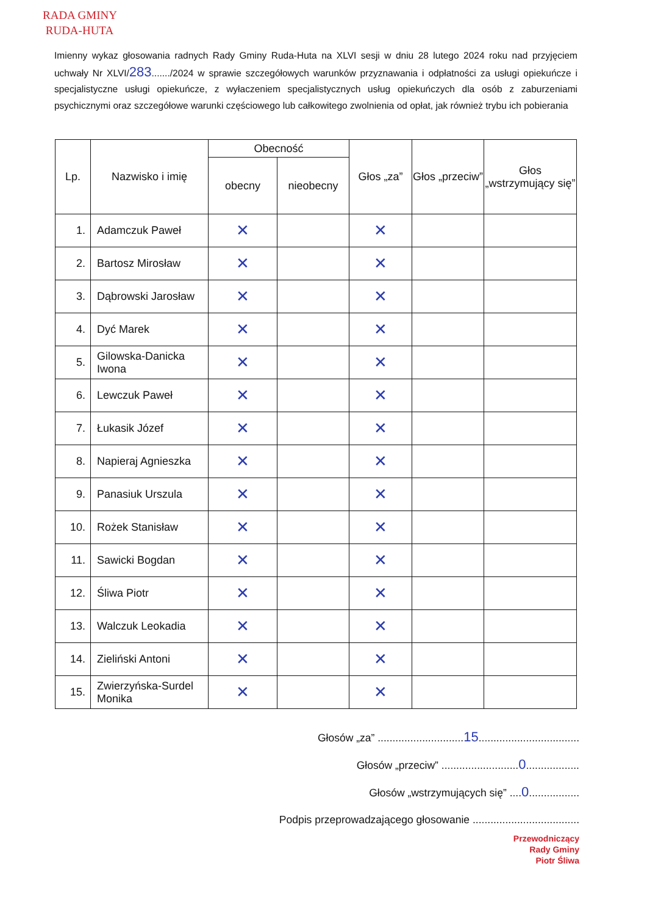RADA GMINY
RUDA-HUTA
Imienny wykaz głosowania radnych Rady Gminy Ruda-Huta na XLVI sesji w dniu 28 lutego 2024 roku nad przyjęciem uchwały Nr XLVI/283......./2024 w sprawie szczegółowych warunków przyznawania i odpłatności za usługi opiekuńcze i specjalistyczne usługi opiekuńcze, z wyłaczeniem specjalistycznych usług opiekuńczych dla osób z zaburzeniami psychicznymi oraz szczegółowe warunki częściowego lub całkowitego zwolnienia od opłat, jak również trybu ich pobierania
| Lp. | Nazwisko i imię | Obecność | | Głos „za” | Głos „przeciw” | Głos „wstrzymujący się” |
| --- | --- | --- | --- | --- | --- | --- |
| | | obecny | nieobecny | | | |
| 1. | Adamczuk Paweł | ✕ | | ✕ | | |
| 2. | Bartosz Mirosław | ✕ | | ✕ | | |
| 3. | Dąbrowski Jarosław | ✕ | | ✕ | | |
| 4. | Dyć Marek | ✕ | | ✕ | | |
| 5. | Gilowska-Danicka Iwona | ✕ | | ✕ | | |
| 6. | Lewczuk Paweł | ✕ | | ✕ | | |
| 7. | Łukasik Józef | ✕ | | ✕ | | |
| 8. | Napieraj Agnieszka | ✕ | | ✕ | | |
| 9. | Panasiuk Urszula | ✕ | | ✕ | | |
| 10. | Rożek Stanisław | ✕ | | ✕ | | |
| 11. | Sawicki Bogdan | ✕ | | ✕ | | |
| 12. | Śliwa Piotr | ✕ | | ✕ | | |
| 13. | Walczuk Leokadia | ✕ | | ✕ | | |
| 14. | Zieliński Antoni | ✕ | | ✕ | | |
| 15. | Zwierzyńska-Surdel Monika | ✕ | | ✕ | | |
Głosów „za” .............................15..................................
Głosów „przeciw” ..........................0..................
Głosów „wstrzymujących się” ....0.................
Podpis przeprowadzającego głosowanie ....................................
Przewodniczący
Rady Gminy
Piotr Śliwa